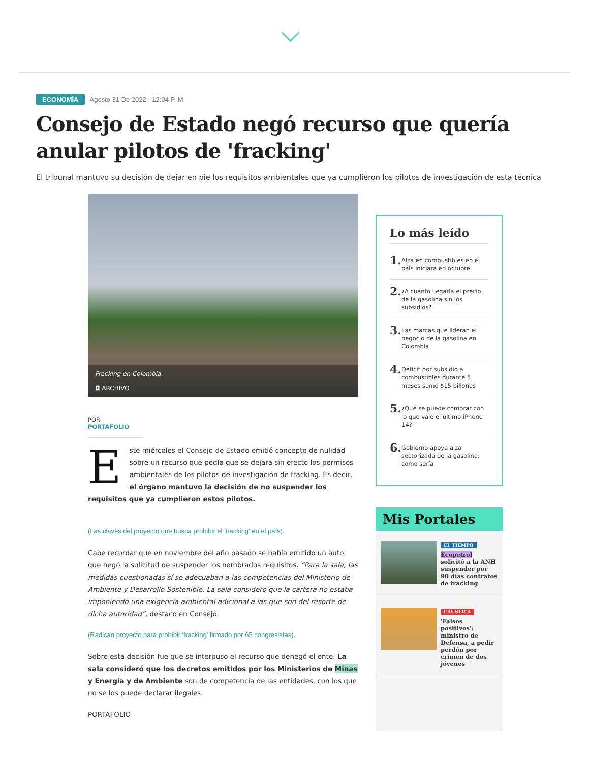ECONOMÍA Agosto 31 De 2022 - 12:04 P. M.
Consejo de Estado negó recurso que quería anular pilotos de 'fracking'
El tribunal mantuvo su decisión de dejar en pie los requisitos ambientales que ya cumplieron los pilotos de investigación de esta técnica
Fracking en Colombia.
◘ ARCHIVO
POR: PORTAFOLIO
Este miércoles el Consejo de Estado emitió concepto de nulidad sobre un recurso que pedía que se dejara sin efecto los permisos ambientales de los pilotos de investigación de fracking. Es decir, el órgano mantuvo la decisión de no suspender los requisitos que ya cumplieron estos pilotos.
(Las claves del proyecto que busca prohibir el 'fracking' en el país).
Cabe recordar que en noviembre del año pasado se había emitido un auto que negó la solicitud de suspender los nombrados requisitos. “Para la sala, las medidas cuestionadas sí se adecuaban a las competencias del Ministerio de Ambiente y Desarrollo Sostenible. La sala consideró que la cartera no estaba imponiendo una exigencia ambiental adicional a las que son del resorte de dicha autoridad”, destacó en Consejo.
(Radican proyecto para prohibir 'fracking' firmado por 65 congresistas).
Sobre esta decisión fue que se interpuso el recurso que denegó el ente. La sala consideró que los decretos emitidos por los Ministerios de Minas y Energía y de Ambiente son de competencia de las entidades, con los que no se los puede declarar ilegales.
PORTAFOLIO
Lo más leído
1. Alza en combustibles en el país iniciará en octubre
2. ¿A cuánto llegaría el precio de la gasolina sin los subsidios?
3. Las marcas que lideran el negocio de la gasolina en Colombia
4. Déficit por subsidio a combustibles durante 5 meses sumó $15 billones
5. ¿Qué se puede comprar con lo que vale el último iPhone 14?
6. Gobierno apoya alza sectorizada de la gasolina: cómo sería
Mis Portales
EL TIEMPO
Ecopetrol solicitó a la ANH suspender por 90 días contratos de fracking
CÁUSTICA
'Falsos positivos': ministro de Defensa, a pedir perdón por crimen de dos jóvenes